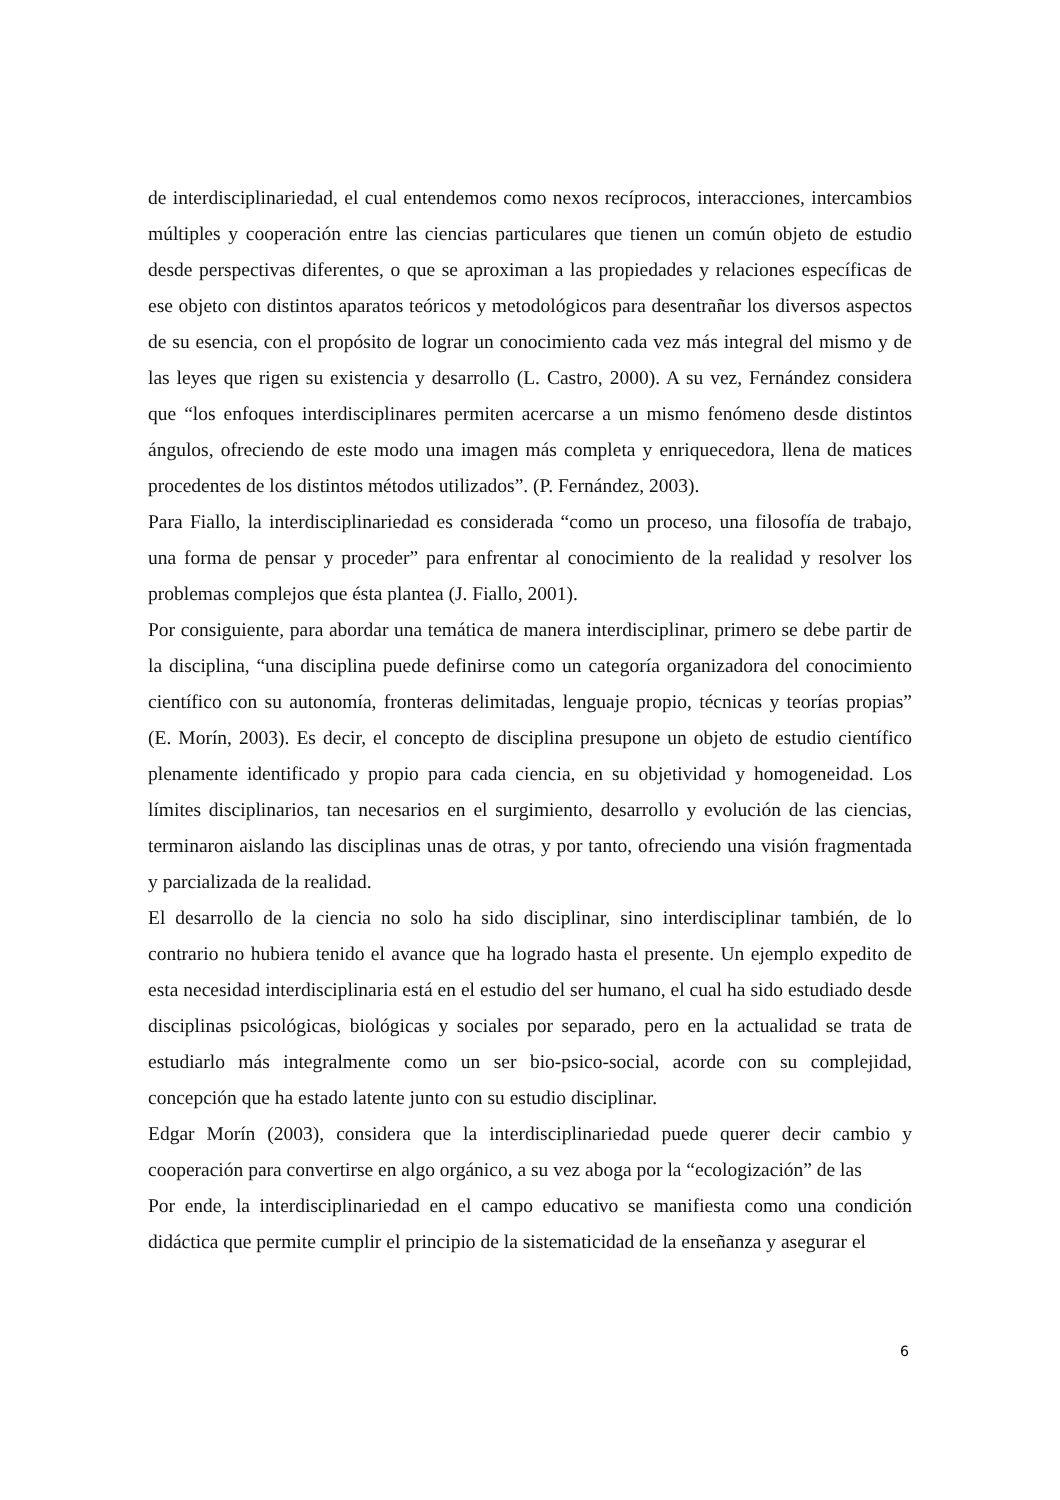de interdisciplinariedad, el cual entendemos como nexos recíprocos, interacciones, intercambios múltiples y cooperación entre las ciencias particulares que tienen un común objeto de estudio desde perspectivas diferentes, o que se aproximan a las propiedades y relaciones específicas de ese objeto con distintos aparatos teóricos y metodológicos para desentrañar los diversos aspectos de su esencia, con el propósito de lograr un conocimiento cada vez más integral del mismo y de las leyes que rigen su existencia y desarrollo (L. Castro, 2000). A su vez, Fernández considera que “los enfoques interdisciplinares permiten acercarse a un mismo fenómeno desde distintos ángulos, ofreciendo de este modo una imagen más completa y enriquecedora, llena de matices procedentes de los distintos métodos utilizados”. (P. Fernández, 2003).
Para Fiallo, la interdisciplinariedad es considerada “como un proceso, una filosofía de trabajo, una forma de pensar y proceder” para enfrentar al conocimiento de la realidad y resolver los problemas complejos que ésta plantea (J. Fiallo, 2001).
Por consiguiente, para abordar una temática de manera interdisciplinar, primero se debe partir de la disciplina, “una disciplina puede definirse como un categoría organizadora del conocimiento científico con su autonomía, fronteras delimitadas, lenguaje propio, técnicas y teorías propias” (E. Morín, 2003). Es decir, el concepto de disciplina presupone un objeto de estudio científico plenamente identificado y propio para cada ciencia, en su objetividad y homogeneidad. Los límites disciplinarios, tan necesarios en el surgimiento, desarrollo y evolución de las ciencias, terminaron aislando las disciplinas unas de otras, y por tanto, ofreciendo una visión fragmentada y parcializada de la realidad.
El desarrollo de la ciencia no solo ha sido disciplinar, sino interdisciplinar también, de lo contrario no hubiera tenido el avance que ha logrado hasta el presente. Un ejemplo expedito de esta necesidad interdisciplinaria está en el estudio del ser humano, el cual ha sido estudiado desde disciplinas psicológicas, biológicas y sociales por separado, pero en la actualidad se trata de estudiarlo más integralmente como un ser bio-psico-social, acorde con su complejidad, concepción que ha estado latente junto con su estudio disciplinar.
Edgar Morín (2003), considera que la interdisciplinariedad puede querer decir cambio y cooperación para convertirse en algo orgánico, a su vez aboga por la “ecologización” de las
Por ende, la interdisciplinariedad en el campo educativo se manifiesta como una condición didáctica que permite cumplir el principio de la sistematicidad de la enseñanza y asegurar el
6